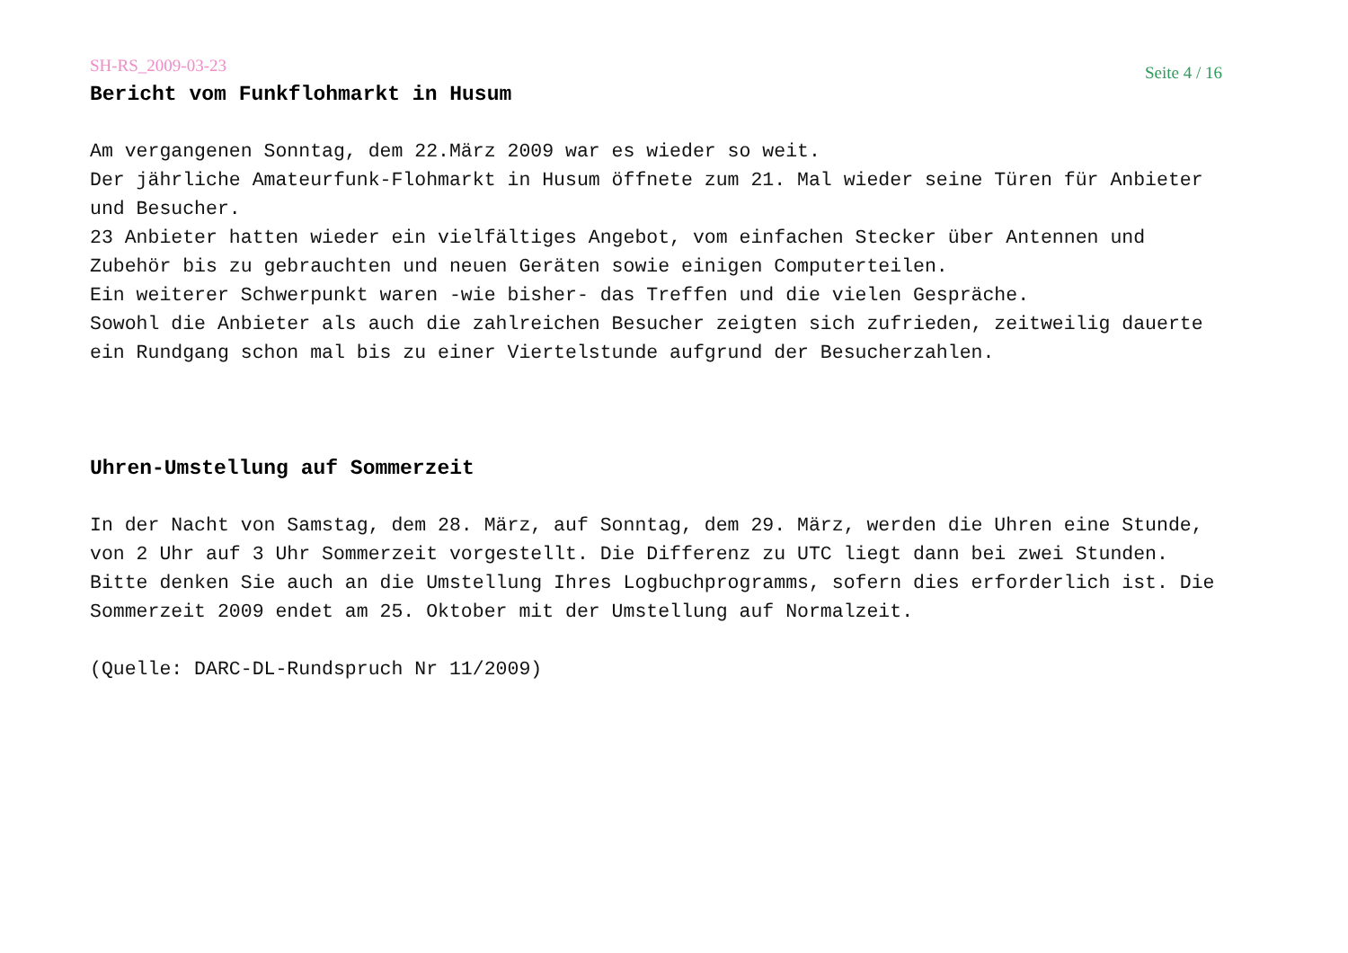SH-RS_2009-03-23 Seite 4 / 16
Bericht vom Funkflohmarkt in Husum
Am vergangenen Sonntag, dem 22.März 2009 war es wieder so weit.
Der jährliche Amateurfunk-Flohmarkt in Husum öffnete zum 21. Mal wieder seine Türen für Anbieter und Besucher.
23 Anbieter hatten wieder ein vielfältiges Angebot, vom einfachen Stecker über Antennen und Zubehör bis zu gebrauchten und neuen Geräten sowie einigen Computerteilen.
Ein weiterer Schwerpunkt waren -wie bisher- das Treffen und die vielen Gespräche.
Sowohl die Anbieter als auch die zahlreichen Besucher zeigten sich zufrieden, zeitweilig dauerte ein Rundgang schon mal bis zu einer Viertelstunde aufgrund der Besucherzahlen.
Uhren-Umstellung auf Sommerzeit
In der Nacht von Samstag, dem 28. März, auf Sonntag, dem 29. März, werden die Uhren eine Stunde, von 2 Uhr auf 3 Uhr Sommerzeit vorgestellt. Die Differenz zu UTC liegt dann bei zwei Stunden. Bitte denken Sie auch an die Umstellung Ihres Logbuchprogramms, sofern dies erforderlich ist. Die Sommerzeit 2009 endet am 25. Oktober mit der Umstellung auf Normalzeit.
(Quelle: DARC-DL-Rundspruch Nr 11/2009)